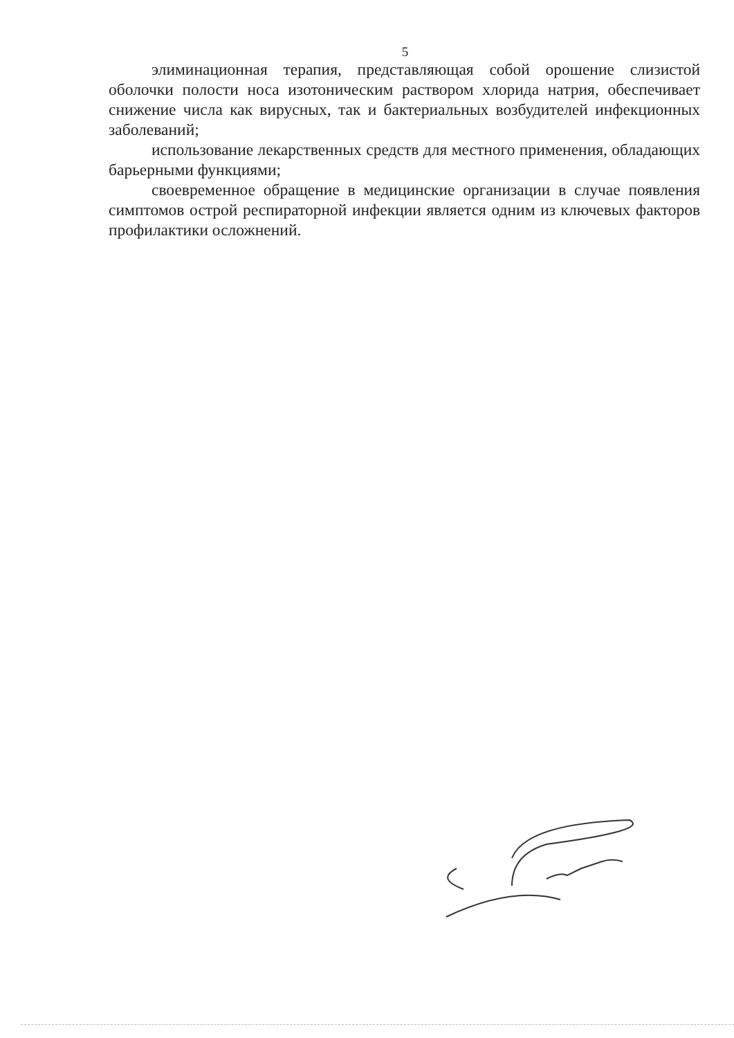5
элиминационная терапия, представляющая собой орошение слизистой оболочки полости носа изотоническим раствором хлорида натрия, обеспечивает снижение числа как вирусных, так и бактериальных возбудителей инфекционных заболеваний;
использование лекарственных средств для местного применения, обладающих барьерными функциями;
своевременное обращение в медицинские организации в случае появления симптомов острой респираторной инфекции является одним из ключевых факторов профилактики осложнений.